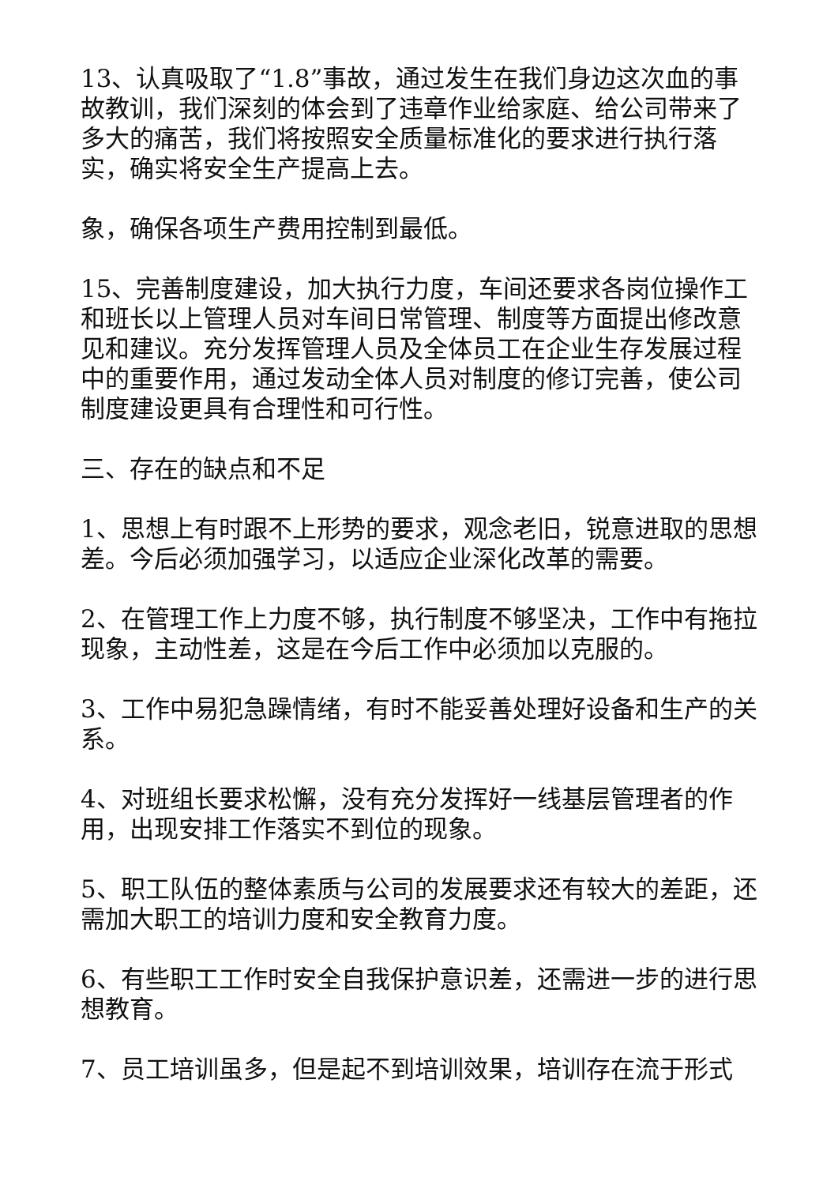13、认真吸取了“1.8”事故，通过发生在我们身边这次血的事故教训，我们深刻的体会到了违章作业给家庭、给公司带来了多大的痛苦，我们将按照安全质量标准化的要求进行执行落实，确实将安全生产提高上去。
象，确保各项生产费用控制到最低。
15、完善制度建设，加大执行力度，车间还要求各岗位操作工和班长以上管理人员对车间日常管理、制度等方面提出修改意见和建议。充分发挥管理人员及全体员工在企业生存发展过程中的重要作用，通过发动全体人员对制度的修订完善，使公司制度建设更具有合理性和可行性。
三、存在的缺点和不足
1、思想上有时跟不上形势的要求，观念老旧，锐意进取的思想差。今后必须加强学习，以适应企业深化改革的需要。
2、在管理工作上力度不够，执行制度不够坚决，工作中有拖拉现象，主动性差，这是在今后工作中必须加以克服的。
3、工作中易犯急躁情绪，有时不能妥善处理好设备和生产的关系。
4、对班组长要求松懈，没有充分发挥好一线基层管理者的作用，出现安排工作落实不到位的现象。
5、职工队伍的整体素质与公司的发展要求还有较大的差距，还需加大职工的培训力度和安全教育力度。
6、有些职工工作时安全自我保护意识差，还需进一步的进行思想教育。
7、员工培训虽多，但是起不到培训效果，培训存在流于形式